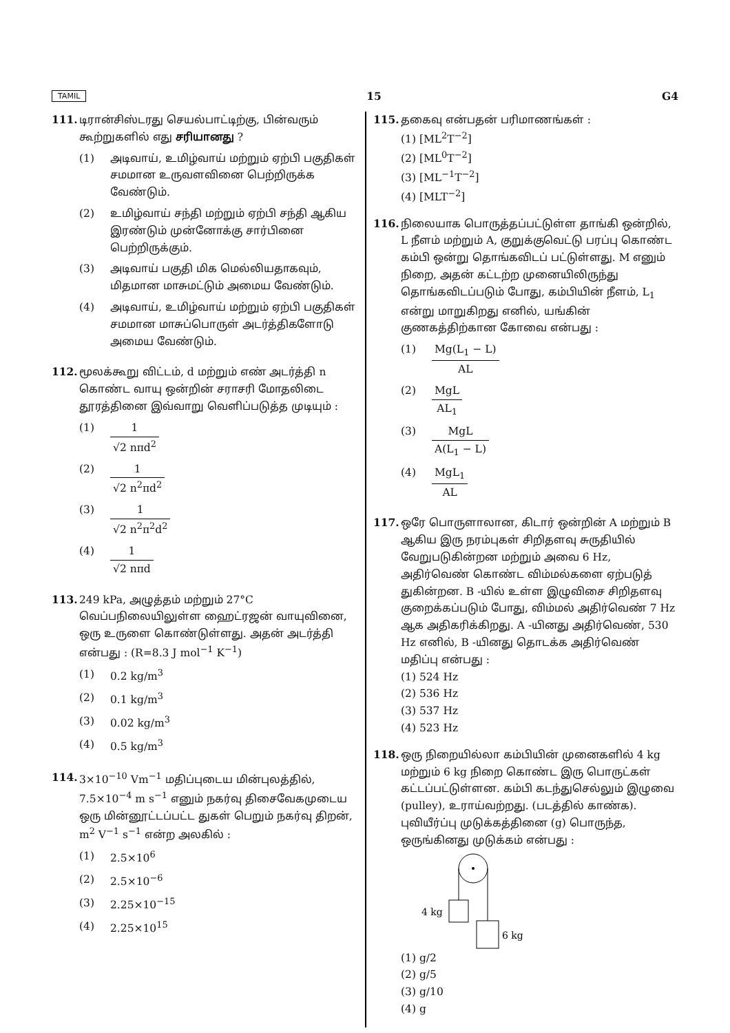TAMIL 15 G4
111. டிரான்சிஸ்டரது செயல்பாட்டிற்கு, பின்வரும் கூற்றுகளில் எது சரியானது ?
(1) அடிவாய், உமிழ்வாய் மற்றும் ஏற்பி பகுதிகள் சமமான உருவளவினை பெற்றிருக்க வேண்டும்.
(2) உமிழ்வாய் சந்தி மற்றும் ஏற்பி சந்தி ஆகிய இரண்டும் முன்னோக்கு சார்பினை பெற்றிருக்கும்.
(3) அடிவாய் பகுதி மிக மெல்லியதாகவும், மிதமான மாசுமட்டும் அமைய வேண்டும்.
(4) அடிவாய், உமிழ்வாய் மற்றும் ஏற்பி பகுதிகள் சமமான மாசுப்பொருள் அடர்த்திகளோடு அமைய வேண்டும்.
112. மூலக்கூறு விட்டம், d மற்றும் எண் அடர்த்தி n கொண்ட வாயு ஒன்றின் சராசரி மோதலிடை தூரத்தினை இவ்வாறு வெளிப்படுத்த முடியும் :
(1) 1 √2 nπd<sup>2</sup>
(2) 1 √2 n<sup>2</sup>πd<sup>2</sup>
(3) 1 √2 n<sup>2</sup>π<sup>2</sup>d<sup>2</sup>
(4) 1 √2 nπd
113. 249 kPa, அழுத்தம் மற்றும் 27°C வெப்பநிலையிலுள்ள ஹைட்ரஜன் வாயுவினை, ஒரு உருளை கொண்டுள்ளது. அதன் அடர்த்தி என்பது : (R=8.3 J mol<sup>−1</sup> K<sup>−1</sup>)
(1) 0.2 kg/m<sup>3</sup>
(2) 0.1 kg/m<sup>3</sup>
(3) 0.02 kg/m<sup>3</sup>
(4) 0.5 kg/m<sup>3</sup>
114. 3×10<sup>−10</sup> Vm<sup>−1</sup> மதிப்புடைய மின்புலத்தில், 7.5×10<sup>−4</sup> m s<sup>−1</sup> எனும் நகர்வு திசைவேகமுடைய ஒரு மின்னூட்டப்பட்ட துகள் பெறும் நகர்வு திறன், m<sup>2</sup> V<sup>−1</sup> s<sup>−1</sup> என்ற அலகில் :
(1) 2.5×10<sup>6</sup>
(2) 2.5×10<sup>−6</sup>
(3) 2.25×10<sup>−15</sup>
(4) 2.25×10<sup>15</sup>
115. தகைவு என்பதன் பரிமாணங்கள் :
(1) [ML<sup>2</sup>T<sup>−2</sup>]
(2) [ML<sup>0</sup>T<sup>−2</sup>]
(3) [ML<sup>−1</sup>T<sup>−2</sup>]
(4) [MLT<sup>−2</sup>]
116. நிலையாக பொருத்தப்பட்டுள்ள தாங்கி ஒன்றில், L நீளம் மற்றும் A, குறுக்குவெட்டு பரப்பு கொண்ட கம்பி ஒன்று தொங்கவிடப் பட்டுள்ளது. M எனும் நிறை, அதன் கட்டற்ற முனையிலிருந்து தொங்கவிடப்படும் போது, கம்பியின் நீளம், L<sub>1</sub> என்று மாறுகிறது எனில், யங்கின் குணகத்திற்கான கோவை என்பது :
(1) Mg(L<sub>1</sub> − L) AL
(2) MgL AL<sub>1</sub>
(3) MgL A(L<sub>1</sub> − L)
(4) MgL<sub>1</sub> AL
117. ஒரே பொருளாலான, கிடார் ஒன்றின் A மற்றும் B ஆகிய இரு நரம்புகள் சிறிதளவு சுருதியில் வேறுபடுகின்றன மற்றும் அவை 6 Hz, அதிர்வெண் கொண்ட விம்மல்களை ஏற்படுத் துகின்றன. B -யில் உள்ள இழுவிசை சிறிதளவு குறைக்கப்படும் போது, விம்மல் அதிர்வெண் 7 Hz ஆக அதிகரிக்கிறது. A -யினது அதிர்வெண், 530 Hz எனில், B -யினது தொடக்க அதிர்வெண் மதிப்பு என்பது :
(1) 524 Hz
(2) 536 Hz
(3) 537 Hz
(4) 523 Hz
118. ஒரு நிறையில்லா கம்பியின் முனைகளில் 4 kg மற்றும் 6 kg நிறை கொண்ட இரு பொருட்கள் கட்டப்பட்டுள்ளன. கம்பி கடந்துசெல்லும் இழுவை (pulley), உராய்வற்றது. (படத்தில் காண்க). புவியீர்ப்பு முடுக்கத்தினை (g) பொருந்த, ஒருங்கினது முடுக்கம் என்பது :
4 kg
6 kg
(1) g/2
(2) g/5
(3) g/10
(4) g